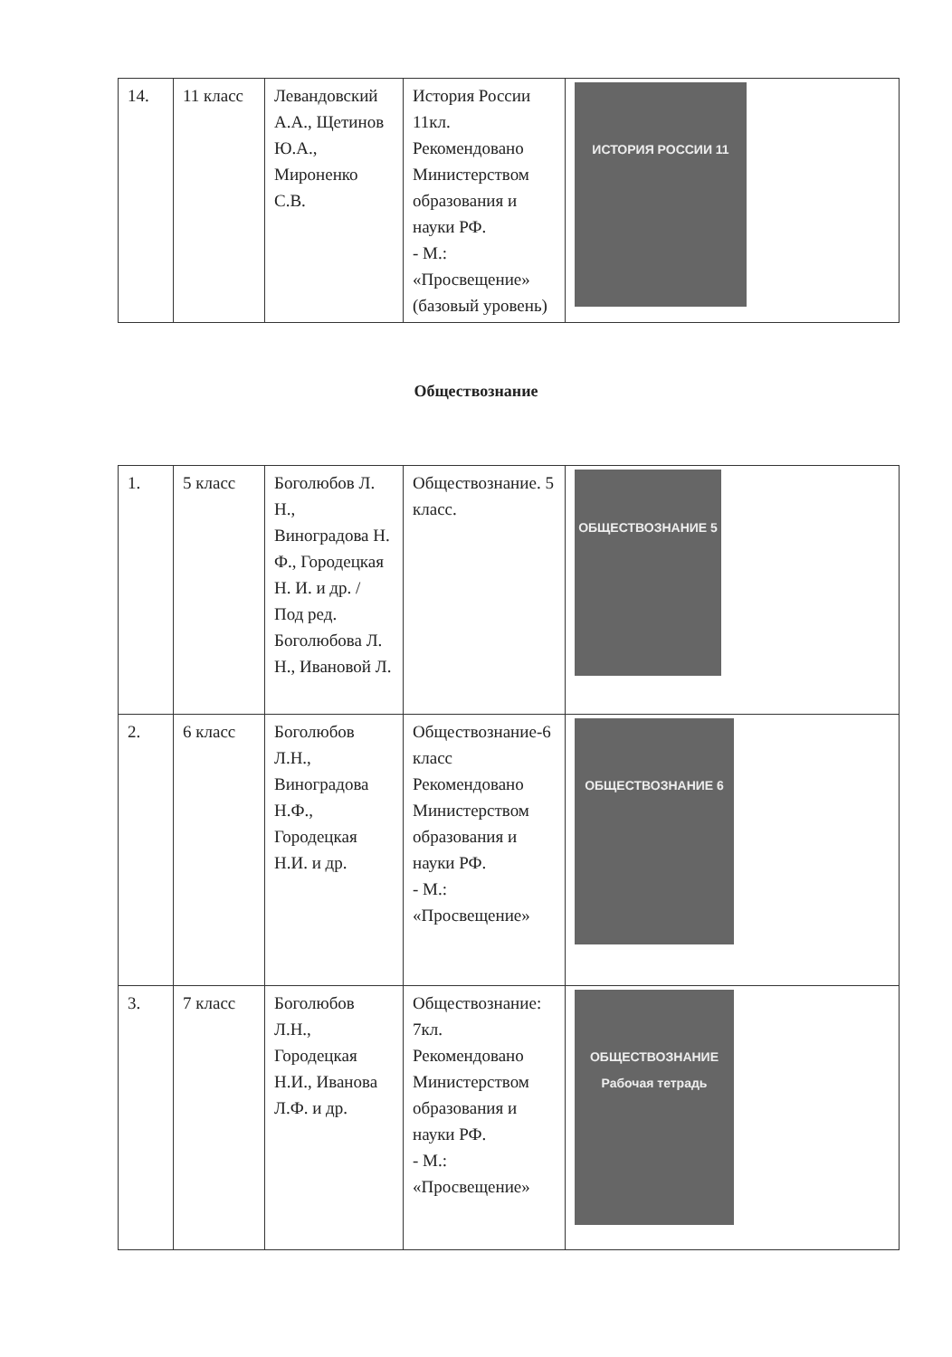| 14. | 11 класс | Левандовский А.А., Щетинов Ю.А., Мироненко С.В. | История России 11кл. Рекомендовано Министерством образования и науки РФ. - М.: «Просвещение» (базовый уровень) | ИСТОРИЯ РОССИИ 11 |
Обществознание
| 1. | 5 класс | Боголюбов Л. Н., Виноградова Н. Ф., Городецкая Н. И. и др. / Под ред. Боголюбова Л. Н., Ивановой Л. | Обществознание. 5 класс. | ОБЩЕСТВОЗНАНИЕ 5 |
| 2. | 6 класс | Боголюбов Л.Н., Виноградова Н.Ф., Городецкая Н.И. и др. | Обществознание-6 класс Рекомендовано Министерством образования и науки РФ. - М.: «Просвещение» | ОБЩЕСТВОЗНАНИЕ 6 |
| 3. | 7 класс | Боголюбов Л.Н., Городецкая Н.И., Иванова Л.Ф. и др. | Обществознание: 7кл. Рекомендовано Министерством образования и науки РФ. - М.: «Просвещение» | ОБЩЕСТВОЗНАНИЕ Рабочая тетрадь |